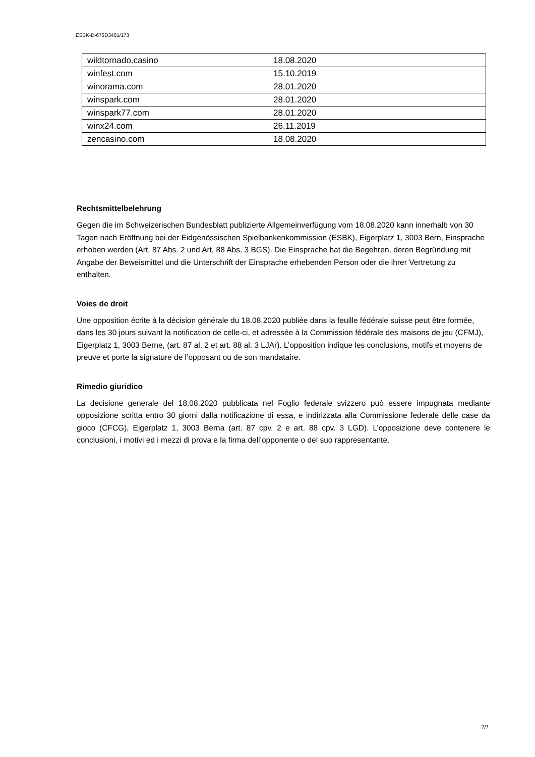ESBK-D-673D3401/173
| wildtornado.casino | 18.08.2020 |
| winfest.com | 15.10.2019 |
| winorama.com | 28.01.2020 |
| winspark.com | 28.01.2020 |
| winspark77.com | 28.01.2020 |
| winx24.com | 26.11.2019 |
| zencasino.com | 18.08.2020 |
Rechtsmittelbelehrung
Gegen die im Schweizerischen Bundesblatt publizierte Allgemeinverfügung vom 18.08.2020 kann innerhalb von 30 Tagen nach Eröffnung bei der Eidgenössischen Spielbankenkommission (ESBK), Eigerplatz 1, 3003 Bern, Einsprache erhoben werden (Art. 87 Abs. 2 und Art. 88 Abs. 3 BGS). Die Einsprache hat die Begehren, deren Begründung mit Angabe der Beweismittel und die Unterschrift der Einsprache erhebenden Person oder die ihrer Vertretung zu enthalten.
Voies de droit
Une opposition écrite à la décision générale du 18.08.2020 publiée dans la feuille fédérale suisse peut être formée, dans les 30 jours suivant la notification de celle-ci, et adressée à la Commission fédérale des maisons de jeu (CFMJ), Eigerplatz 1, 3003 Berne, (art. 87 al. 2 et art. 88 al. 3 LJAr). L’opposition indique les conclusions, motifs et moyens de preuve et porte la signature de l’opposant ou de son mandataire.
Rimedio giuridico
La decisione generale del 18.08.2020 pubblicata nel Foglio federale svizzero può essere impugnata mediante opposizione scritta entro 30 giorni dalla notificazione di essa, e indirizzata alla Commissione federale delle case da gioco (CFCG), Eigerplatz 1, 3003 Berna (art. 87 cpv. 2 e art. 88 cpv. 3 LGD). L’opposizione deve contenere le conclusioni, i motivi ed i mezzi di prova e la firma dell’opponente o del suo rappresentante.
7/7